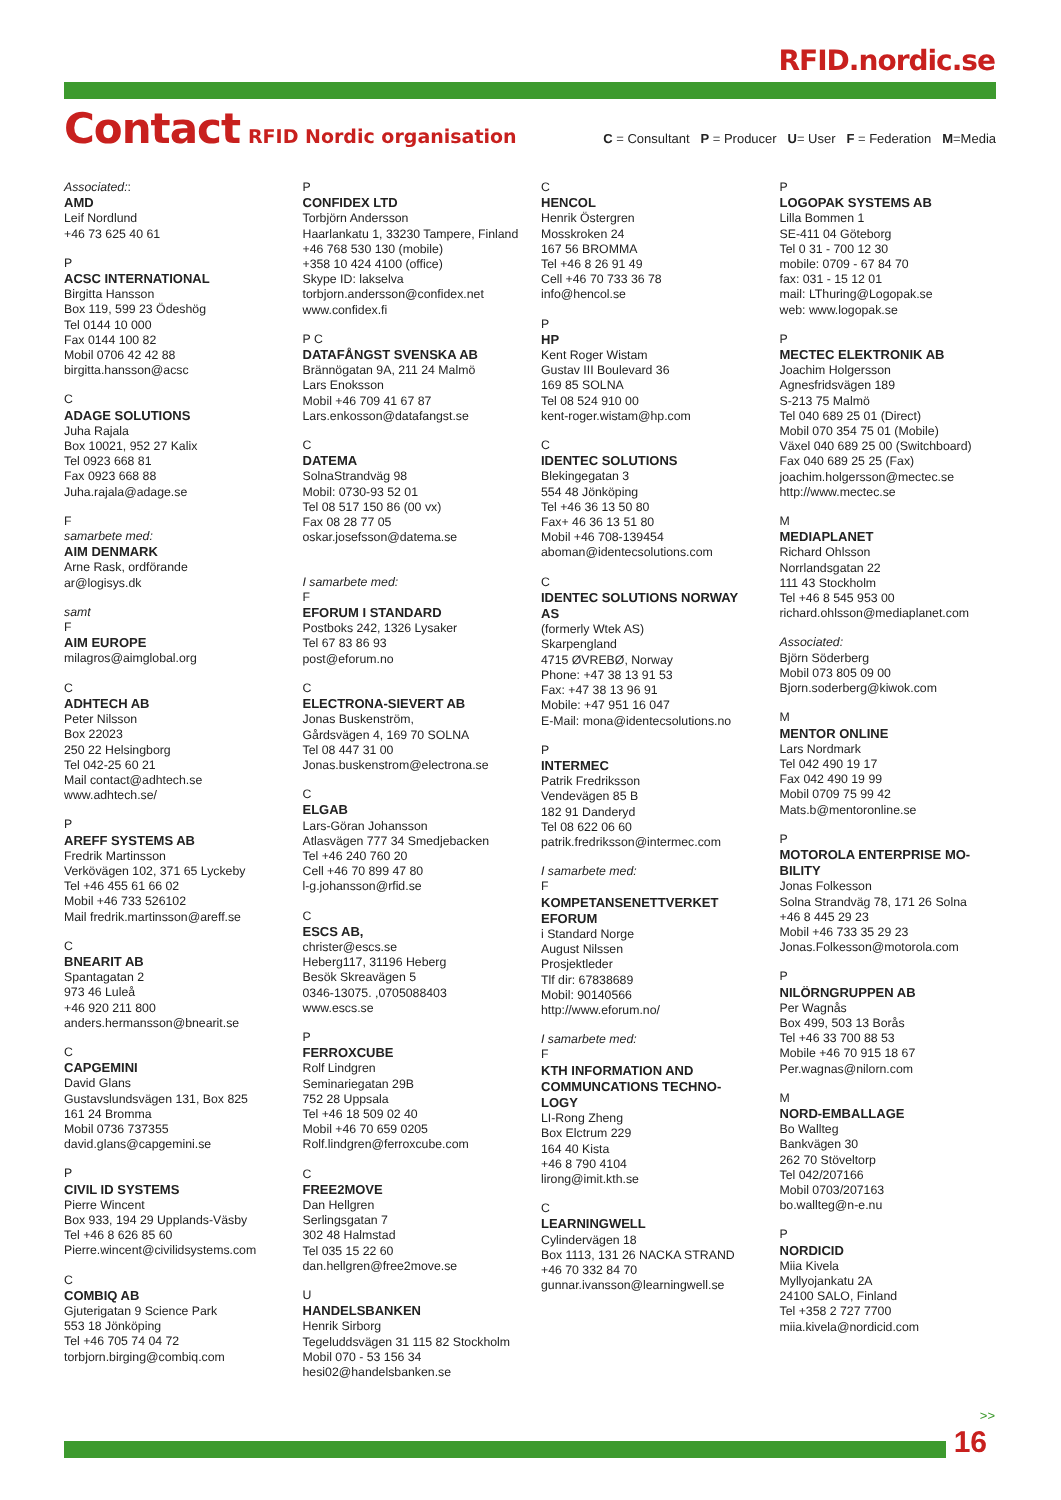RFID.nordic.se
Contact
RFID Nordic organisation
C = Consultant P = Producer U= User F = Federation M=Media
Associated::
AMD
Leif Nordlund
+46 73 625 40 61
P
ACSC INTERNATIONAL
Birgitta Hansson
Box 119, 599 23 Ödeshög
Tel 0144 10 000
Fax 0144 100 82
Mobil 0706 42 42 88
birgitta.hansson@acsc
C
ADAGE SOLUTIONS
Juha Rajala
Box 10021, 952 27 Kalix
Tel 0923 668 81
Fax 0923 668 88
Juha.rajala@adage.se
F
samarbete med:
AIM DENMARK
Arne Rask, ordförande
ar@logisys.dk
samt
F
AIM EUROPE
milagros@aimglobal.org
C
ADHTECH AB
Peter Nilsson
Box 22023
250 22 Helsingborg
Tel 042-25 60 21
Mail contact@adhtech.se
www.adhtech.se/
P
AREFF SYSTEMS AB
Fredrik Martinsson
Verkövägen 102, 371 65 Lyckeby
Tel +46 455 61 66 02
Mobil +46 733 526102
Mail fredrik.martinsson@areff.se
C
BNEARIT AB
Spantagatan 2
973 46 Luleå
+46 920 211 800
anders.hermansson@bnearit.se
C
CAPGEMINI
David Glans
Gustavslundsvägen 131, Box 825
161 24 Bromma
Mobil 0736 737355
david.glans@capgemini.se
P
CIVIL ID SYSTEMS
Pierre Wincent
Box 933, 194 29 Upplands-Väsby
Tel +46 8 626 85 60
Pierre.wincent@civilidsystems.com
C
COMBIQ AB
Gjuterigatan 9 Science Park
553 18 Jönköping
Tel +46 705 74 04 72
torbjorn.birging@combiq.com
P
CONFIDEX LTD
Torbjörn Andersson
Haarlankatu 1, 33230 Tampere, Finland
+46 768 530 130 (mobile)
+358 10 424 4100 (office)
Skype ID: lakselva
torbjorn.andersson@confidex.net
www.confidex.fi
P C
DATAFÅNGST SVENSKA AB
Brännögatan 9A, 211 24 Malmö
Lars Enoksson
Mobil +46 709 41 67 87
Lars.enkosson@datafangst.se
C
DATEMA
SolnaStrandväg 98
Mobil: 0730-93 52 01
Tel 08 517 150 86 (00 vx)
Fax 08 28 77 05
oskar.josefsson@datema.se
I samarbete med:
F
EFORUM I STANDARD
Postboks 242, 1326 Lysaker
Tel 67 83 86 93
post@eforum.no
C
ELECTRONA-SIEVERT AB
Jonas Buskenström,
Gårdsvägen 4, 169 70 SOLNA
Tel 08 447 31 00
Jonas.buskenstrom@electrona.se
C
ELGAB
Lars-Göran Johansson
Atlasvägen 777 34 Smedjebacken
Tel +46 240 760 20
Cell +46 70 899 47 80
l-g.johansson@rfid.se
C
ESCS AB,
christer@escs.se
Heberg117, 31196 Heberg
Besök Skreavägen 5
0346-13075. ,0705088403
www.escs.se
P
FERROXCUBE
Rolf Lindgren
Seminariegatan 29B
752 28 Uppsala
Tel +46 18 509 02 40
Mobil +46 70 659 0205
Rolf.lindgren@ferroxcube.com
C
FREE2MOVE
Dan Hellgren
Serlingsgatan 7
302 48 Halmstad
Tel 035 15 22 60
dan.hellgren@free2move.se
U
HANDELSBANKEN
Henrik Sirborg
Tegeluddsvägen 31 115 82 Stockholm
Mobil 070 - 53 156 34
hesi02@handelsbanken.se
C
HENCOL
Henrik Östergren
Mosskroken 24
167 56 BROMMA
Tel +46 8 26 91 49
Cell +46 70 733 36 78
info@hencol.se
P
HP
Kent Roger Wistam
Gustav III Boulevard 36
169 85 SOLNA
Tel 08 524 910 00
kent-roger.wistam@hp.com
C
IDENTEC SOLUTIONS
Blekingegatan 3
554 48 Jönköping
Tel +46 36 13 50 80
Fax+ 46 36 13 51 80
Mobil +46 708-139454
aboman@identecsolutions.com
C
IDENTEC SOLUTIONS NORWAY AS
(formerly Wtek AS)
Skarpengland
4715 ØVREBØ, Norway
Phone: +47 38 13 91 53
Fax: +47 38 13 96 91
Mobile: +47 951 16 047
E-Mail: mona@identecsolutions.no
P
INTERMEC
Patrik Fredriksson
Vendevägen 85 B
182 91 Danderyd
Tel 08 622 06 60
patrik.fredriksson@intermec.com
I samarbete med:
F
KOMPETANSENETTVERKET EFORUM
i Standard Norge
August Nilssen
Prosjektleder
Tlf dir: 67838689
Mobil: 90140566
http://www.eforum.no/
I samarbete med:
F
KTH INFORMATION AND COMMUNCATIONS TECHNO-LOGY
LI-Rong Zheng
Box Elctrum 229
164 40 Kista
+46 8 790 4104
lirong@imit.kth.se
C
LEARNINGWELL
Cylindervägen 18
Box 1113, 131 26 NACKA STRAND
+46 70 332 84 70
gunnar.ivansson@learningwell.se
P
LOGOPAK SYSTEMS AB
Lilla Bommen 1
SE-411 04 Göteborg
Tel 0 31 - 700 12 30
mobile: 0709 - 67 84 70
fax: 031 - 15 12 01
mail: LThuring@Logopak.se
web: www.logopak.se
P
MECTEC ELEKTRONIK AB
Joachim Holgersson
Agnesfridsvägen 189
S-213 75 Malmö
Tel 040 689 25 01 (Direct)
Mobil 070 354 75 01 (Mobile)
Växel 040 689 25 00 (Switchboard)
Fax 040 689 25 25 (Fax)
joachim.holgersson@mectec.se
http://www.mectec.se
M
MEDIAPLANET
Richard Ohlsson
Norrlandsgatan 22
111 43 Stockholm
Tel +46 8 545 953 00
richard.ohlsson@mediaplanet.com
Associated:
Björn Söderberg
Mobil 073 805 09 00
Bjorn.soderberg@kiwok.com
M
MENTOR ONLINE
Lars Nordmark
Tel 042 490 19 17
Fax 042 490 19 99
Mobil 0709 75 99 42
Mats.b@mentoronline.se
P
MOTOROLA ENTERPRISE MO-BILITY
Jonas Folkesson
Solna Strandväg 78, 171 26 Solna
+46 8 445 29 23
Mobil +46 733 35 29 23
Jonas.Folkesson@motorola.com
P
NILÖRNGRUPPEN AB
Per Wagnås
Box 499, 503 13 Borås
Tel +46 33 700 88 53
Mobile +46 70 915 18 67
Per.wagnas@nilorn.com
M
NORD-EMBALLAGE
Bo Wallteg
Bankvägen 30
262 70 Stöveltorp
Tel 042/207166
Mobil 0703/207163
bo.wallteg@n-e.nu
P
NORDICID
Miia Kivela
Myllyojankatu 2A
24100 SALO, Finland
Tel +358 2 727 7700
miia.kivela@nordicid.com
>>
16